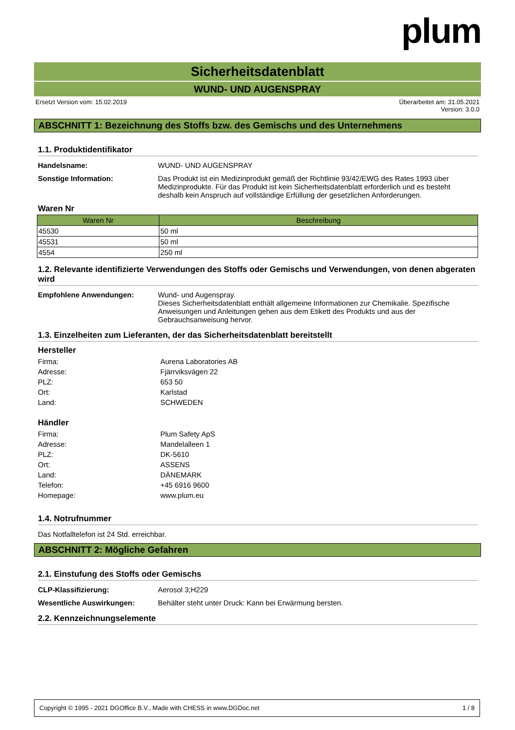plum
Sicherheitsdatenblatt
WUND- UND AUGENSPRAY
Ersetzt Version vom: 15.02.2019 Überarbeitet am: 31.05.2021
Version: 3.0.0
ABSCHNITT 1: Bezeichnung des Stoffs bzw. des Gemischs und des Unternehmens
1.1. Produktidentifikator
Handelsname: WUND- UND AUGENSPRAY
Sonstige Information: Das Produkt ist ein Medizinprodukt gemäß der Richtlinie 93/42/EWG des Rates 1993 über Medizinprodukte. Für das Produkt ist kein Sicherheitsdatenblatt erforderlich und es besteht deshalb kein Anspruch auf vollständige Erfüllung der gesetzlichen Anforderungen.
Waren Nr
| Waren Nr | Beschreibung |
| --- | --- |
| 45530 | 50 ml |
| 45531 | 50 ml |
| 4554 | 250 ml |
1.2. Relevante identifizierte Verwendungen des Stoffs oder Gemischs und Verwendungen, von denen abgeraten wird
Empfohlene Anwendungen: Wund- und Augenspray.
Dieses Sicherheitsdatenblatt enthält allgemeine Informationen zur Chemikalie. Spezifische Anweisungen und Anleitungen gehen aus dem Etikett des Produkts und aus der Gebrauchsanweisung hervor.
1.3. Einzelheiten zum Lieferanten, der das Sicherheitsdatenblatt bereitstellt
Hersteller
Firma: Aurena Laboratories AB
Adresse: Fjärrviksvägen 22
PLZ: 653 50
Ort: Karlstad
Land: SCHWEDEN
Händler
Firma: Plum Safety ApS
Adresse: Mandelalleen 1
PLZ: DK-5610
Ort: ASSENS
Land: DÄNEMARK
Telefon: +45 6916 9600
Homepage: www.plum.eu
1.4. Notrufnummer
Das Notfalltelefon ist 24 Std. erreichbar.
ABSCHNITT 2: Mögliche Gefahren
2.1. Einstufung des Stoffs oder Gemischs
CLP-Klassifizierung: Aerosol 3;H229
Wesentliche Auswirkungen: Behälter steht unter Druck: Kann bei Erwärmung bersten.
2.2. Kennzeichnungselemente
Copyright © 1995 - 2021 DGOffice B.V., Made with CHESS in www.DGDoc.net 1 / 8